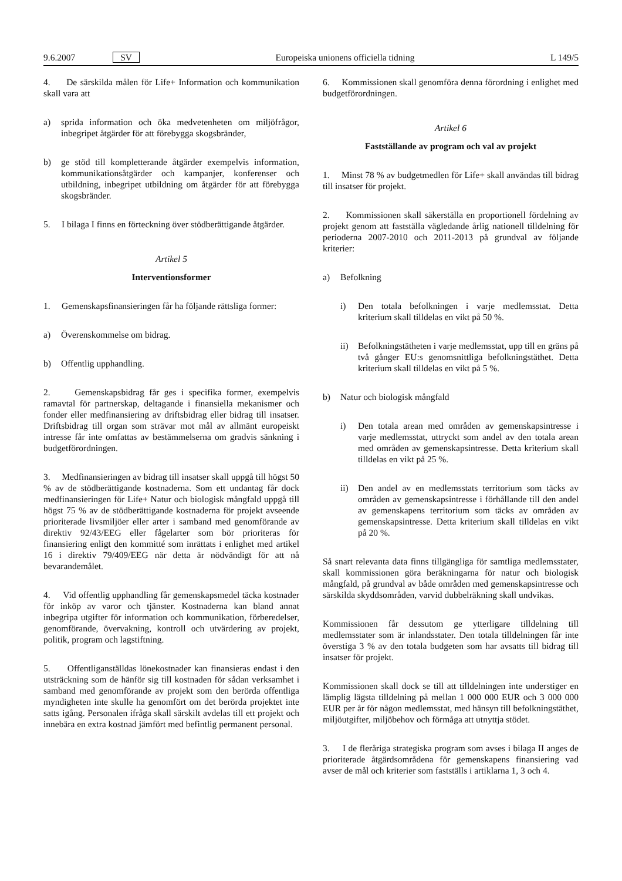9.6.2007 SV Europeiska unionens officiella tidning L 149/5
4. De särskilda målen för Life+ Information och kommunikation skall vara att
a) sprida information och öka medvetenheten om miljöfrågor, inbegripet åtgärder för att förebygga skogsbränder,
b) ge stöd till kompletterande åtgärder exempelvis information, kommunikationsåtgärder och kampanjer, konferenser och utbildning, inbegripet utbildning om åtgärder för att förebygga skogsbränder.
5. I bilaga I finns en förteckning över stödberättigande åtgärder.
Artikel 5
Interventionsformer
1. Gemenskapsfinansieringen får ha följande rättsliga former:
a) Överenskommelse om bidrag.
b) Offentlig upphandling.
2. Gemenskapsbidrag får ges i specifika former, exempelvis ramavtal för partnerskap, deltagande i finansiella mekanismer och fonder eller medfinansiering av driftsbidrag eller bidrag till insatser. Driftsbidrag till organ som strävar mot mål av allmänt europeiskt intresse får inte omfattas av bestämmelserna om gradvis sänkning i budgetförordningen.
3. Medfinansieringen av bidrag till insatser skall uppgå till högst 50 % av de stödberättigande kostnaderna. Som ett undantag får dock medfinansieringen för Life+ Natur och biologisk mångfald uppgå till högst 75 % av de stödberättigande kostnaderna för projekt avseende prioriterade livsmiljöer eller arter i samband med genomförande av direktiv 92/43/EEG eller fågelarter som bör prioriteras för finansiering enligt den kommitté som inrättats i enlighet med artikel 16 i direktiv 79/409/EEG när detta är nödvändigt för att nå bevarandemålet.
4. Vid offentlig upphandling får gemenskapsmedel täcka kostnader för inköp av varor och tjänster. Kostnaderna kan bland annat inbegripa utgifter för information och kommunikation, förberedelser, genomförande, övervakning, kontroll och utvärdering av projekt, politik, program och lagstiftning.
5. Offentliganställdas lönekostnader kan finansieras endast i den utsträckning som de hänför sig till kostnaden för sådan verksamhet i samband med genomförande av projekt som den berörda offentliga myndigheten inte skulle ha genomfört om det berörda projektet inte satts igång. Personalen ifråga skall särskilt avdelas till ett projekt och innebära en extra kostnad jämfört med befintlig permanent personal.
6. Kommissionen skall genomföra denna förordning i enlighet med budgetförordningen.
Artikel 6
Fastställande av program och val av projekt
1. Minst 78 % av budgetmedlen för Life+ skall användas till bidrag till insatser för projekt.
2. Kommissionen skall säkerställa en proportionell fördelning av projekt genom att fastställa vägledande årlig nationell tilldelning för perioderna 2007-2010 och 2011-2013 på grundval av följande kriterier:
a) Befolkning
i) Den totala befolkningen i varje medlemsstat. Detta kriterium skall tilldelas en vikt på 50 %.
ii) Befolkningstätheten i varje medlemsstat, upp till en gräns på två gånger EU:s genomsnittliga befolkningstäthet. Detta kriterium skall tilldelas en vikt på 5 %.
b) Natur och biologisk mångfald
i) Den totala arean med områden av gemenskapsintresse i varje medlemsstat, uttryckt som andel av den totala arean med områden av gemenskapsintresse. Detta kriterium skall tilldelas en vikt på 25 %.
ii) Den andel av en medlemsstats territorium som täcks av områden av gemenskapsintresse i förhållande till den andel av gemenskapens territorium som täcks av områden av gemenskapsintresse. Detta kriterium skall tilldelas en vikt på 20 %.
Så snart relevanta data finns tillgängliga för samtliga medlemsstater, skall kommissionen göra beräkningarna för natur och biologisk mångfald, på grundval av både områden med gemenskapsintresse och särskilda skyddsområden, varvid dubbelräkning skall undvikas.
Kommissionen får dessutom ge ytterligare tilldelning till medlemsstater som är inlandsstater. Den totala tilldelningen får inte överstiga 3 % av den totala budgeten som har avsatts till bidrag till insatser för projekt.
Kommissionen skall dock se till att tilldelningen inte understiger en lämplig lägsta tilldelning på mellan 1 000 000 EUR och 3 000 000 EUR per år för någon medlemsstat, med hänsyn till befolkningstäthet, miljöutgifter, miljöbehov och förmåga att utnyttja stödet.
3. I de fleråriga strategiska program som avses i bilaga II anges de prioriterade åtgärdsområdena för gemenskapens finansiering vad avser de mål och kriterier som fastställs i artiklarna 1, 3 och 4.